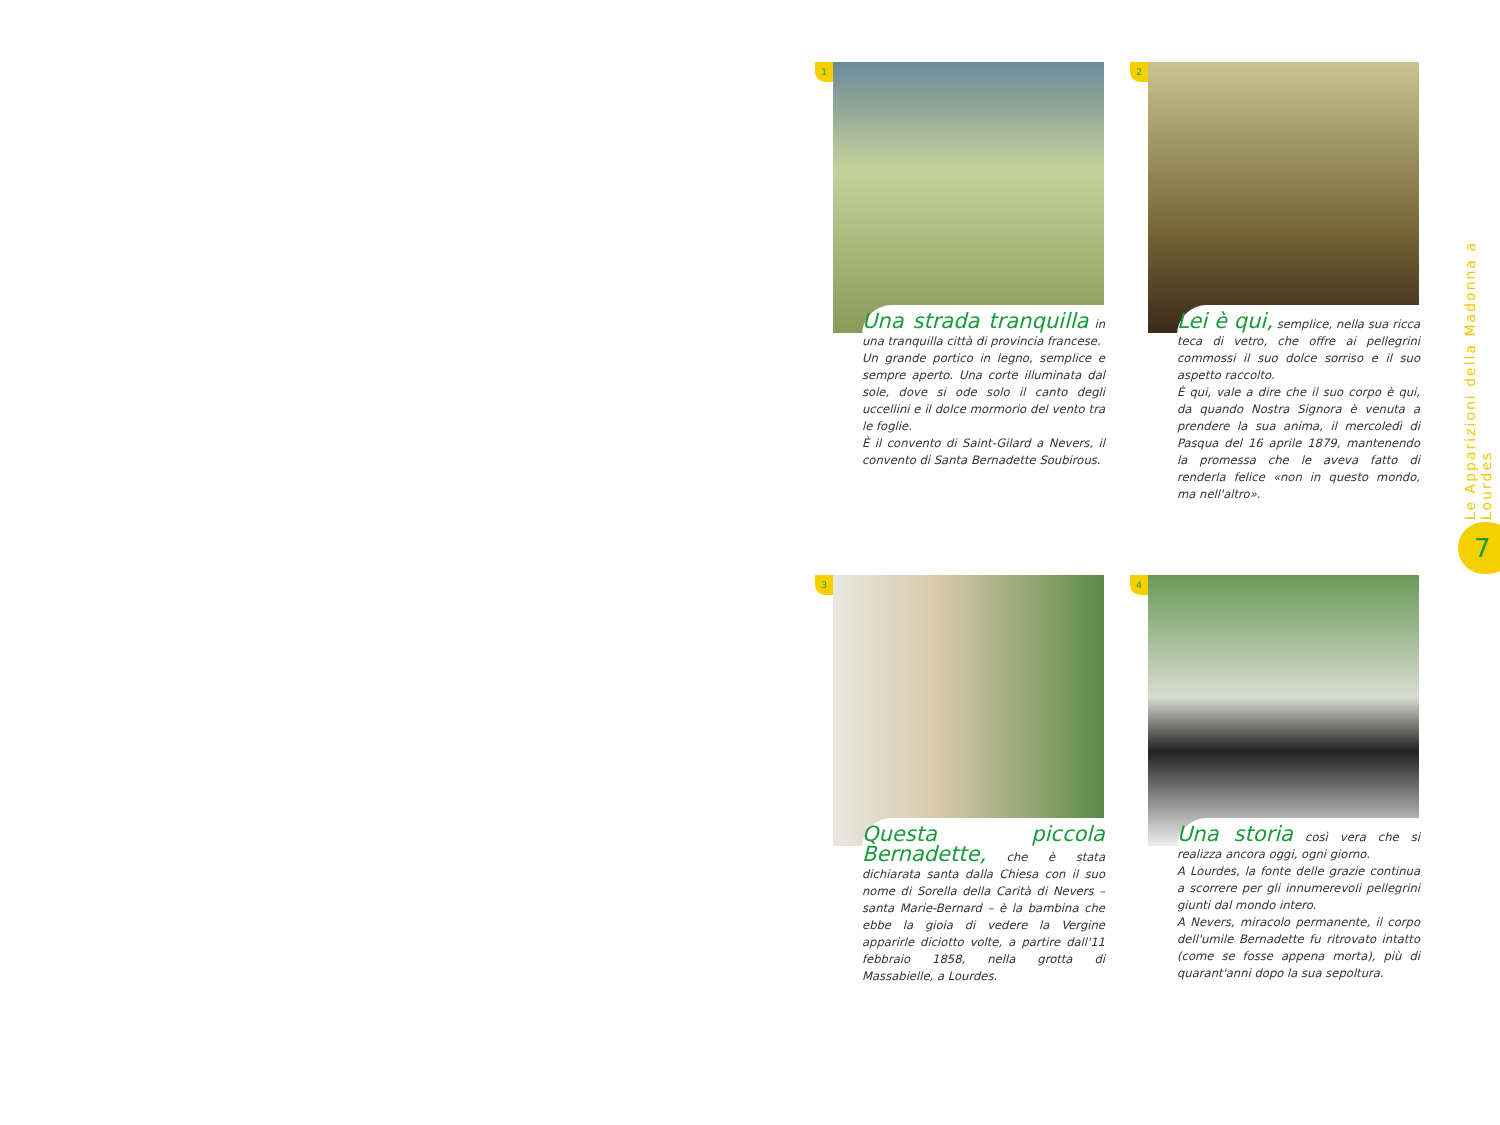Le Apparizioni della Madonna a Lourdes
1
Una strada tranquilla in una tranquilla città di provincia francese.
Un grande portico in legno, semplice e sempre aperto. Una corte illuminata dal sole, dove si ode solo il canto degli uccellini e il dolce mormorio del vento tra le foglie.
È il convento di Saint-Gilard a Nevers, il convento di Santa Bernadette Soubirous.
2
Lei è qui, semplice, nella sua ricca teca di vetro, che offre ai pellegrini commossi il suo dolce sorriso e il suo aspetto raccolto.
È qui, vale a dire che il suo corpo è qui, da quando Nostra Signora è venuta a prendere la sua anima, il mercoledì di Pasqua del 16 aprile 1879, mantenendo la promessa che le aveva fatto di renderla felice «non in questo mondo, ma nell'altro».
3
Questa piccola Bernadette, che è stata dichiarata santa dalla Chiesa con il suo nome di Sorella della Carità di Nevers – santa Marie-Bernard – è la bambina che ebbe la gioia di vedere la Vergine apparirle diciotto volte, a partire dall'11 febbraio 1858, nella grotta di Massabielle, a Lourdes.
4
Una storia così vera che si realizza ancora oggi, ogni giorno.
A Lourdes, la fonte delle grazie continua a scorrere per gli innumerevoli pellegrini giunti dal mondo intero.
A Nevers, miracolo permanente, il corpo dell'umile Bernadette fu ritrovato intatto (come se fosse appena morta), più di quarant'anni dopo la sua sepoltura.
7